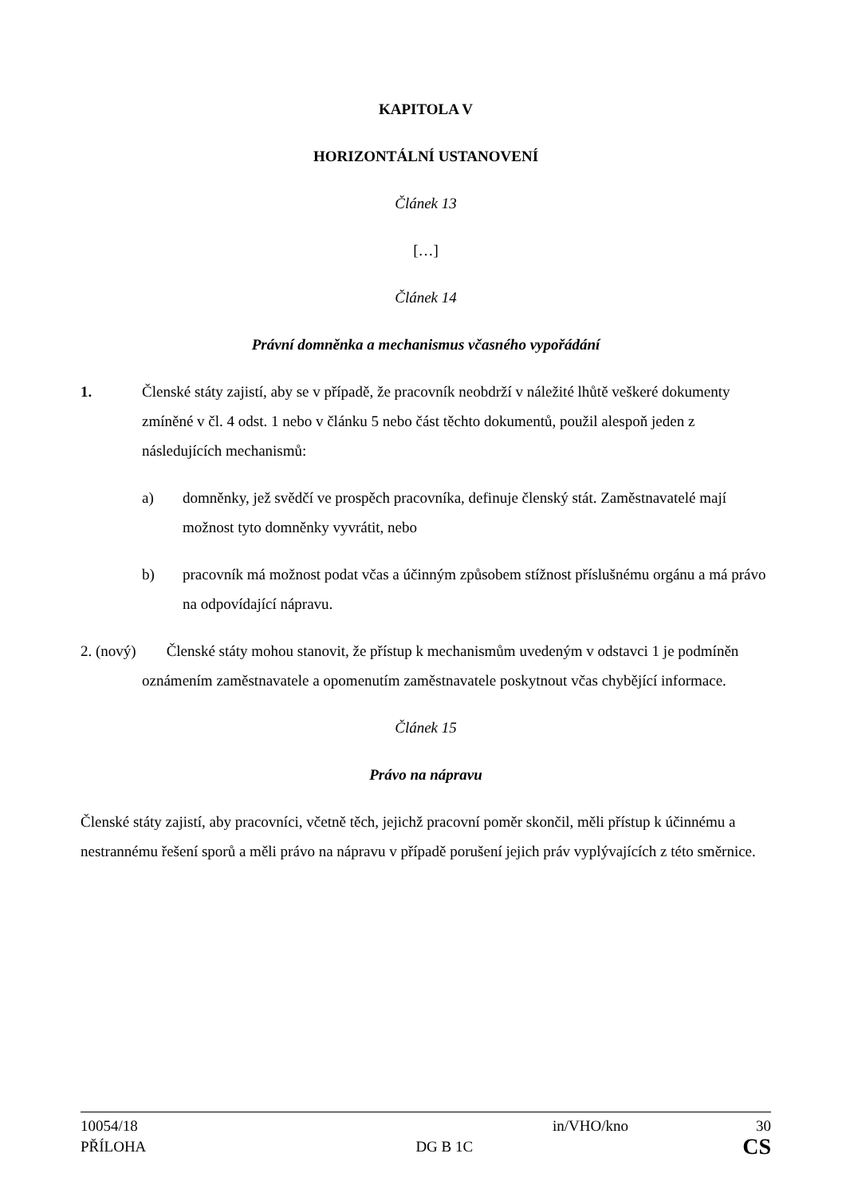KAPITOLA V
HORIZONTÁLNÍ USTANOVENÍ
Článek 13
[…]
Článek 14
Právní domněnka a mechanismus včasného vypořádání
1. Členské státy zajistí, aby se v případě, že pracovník neobdrží v náležité lhůtě veškeré dokumenty zmíněné v čl. 4 odst. 1 nebo v článku 5 nebo část těchto dokumentů, použil alespoň jeden z následujících mechanismů:
a) domněnky, jež svědčí ve prospěch pracovníka, definuje členský stát. Zaměstnavatelé mají možnost tyto domněnky vyvrátit, nebo
b) pracovník má možnost podat včas a účinným způsobem stížnost příslušnému orgánu a má právo na odpovídající nápravu.
2. (nový) Členské státy mohou stanovit, že přístup k mechanismům uvedeným v odstavci 1 je podmíněn oznámením zaměstnavatele a opomenutím zaměstnavatele poskytnout včas chybějící informace.
Článek 15
Právo na nápravu
Členské státy zajistí, aby pracovníci, včetně těch, jejichž pracovní poměr skončil, měli přístup k účinnému a nestrannému řešení sporů a měli právo na nápravu v případě porušení jejich práv vyplývajících z této směrnice.
10054/18 in/VHO/kno 30
PŘÍLOHA DG B 1C CS